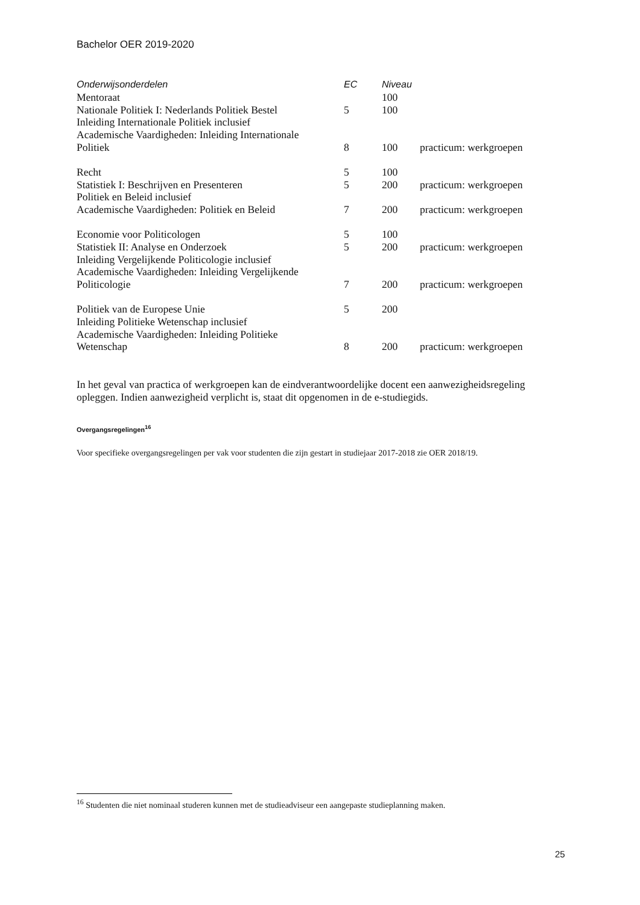Bachelor OER 2019-2020
| Onderwijsonderdelen | EC | Niveau | |
| --- | --- | --- | --- |
| Mentoraat | | 100 | |
| Nationale Politiek I: Nederlands Politiek Bestel | 5 | 100 | |
| Inleiding Internationale Politiek inclusief Academische Vaardigheden: Inleiding Internationale Politiek | 8 | 100 | practicum: werkgroepen |
| Recht | 5 | 100 | |
| Statistiek I: Beschrijven en Presenteren | 5 | 200 | practicum: werkgroepen |
| Politiek en Beleid inclusief Academische Vaardigheden: Politiek en Beleid | 7 | 200 | practicum: werkgroepen |
| Economie voor Politicologen | 5 | 100 | |
| Statistiek II: Analyse en Onderzoek | 5 | 200 | practicum: werkgroepen |
| Inleiding Vergelijkende Politicologie inclusief Academische Vaardigheden: Inleiding Vergelijkende Politicologie | 7 | 200 | practicum: werkgroepen |
| Politiek van de Europese Unie | 5 | 200 | |
| Inleiding Politieke Wetenschap inclusief Academische Vaardigheden: Inleiding Politieke Wetenschap | 8 | 200 | practicum: werkgroepen |
In het geval van practica of werkgroepen kan de eindverantwoordelijke docent een aanwezigheidsregeling opleggen. Indien aanwezigheid verplicht is, staat dit opgenomen in de e-studiegids.
Overgangsregelingen<sup>16</sup>
Voor specifieke overgangsregelingen per vak voor studenten die zijn gestart in studiejaar 2017-2018 zie OER 2018/19.
<sup>16</sup> Studenten die niet nominaal studeren kunnen met de studieadviseur een aangepaste studieplanning maken.
25